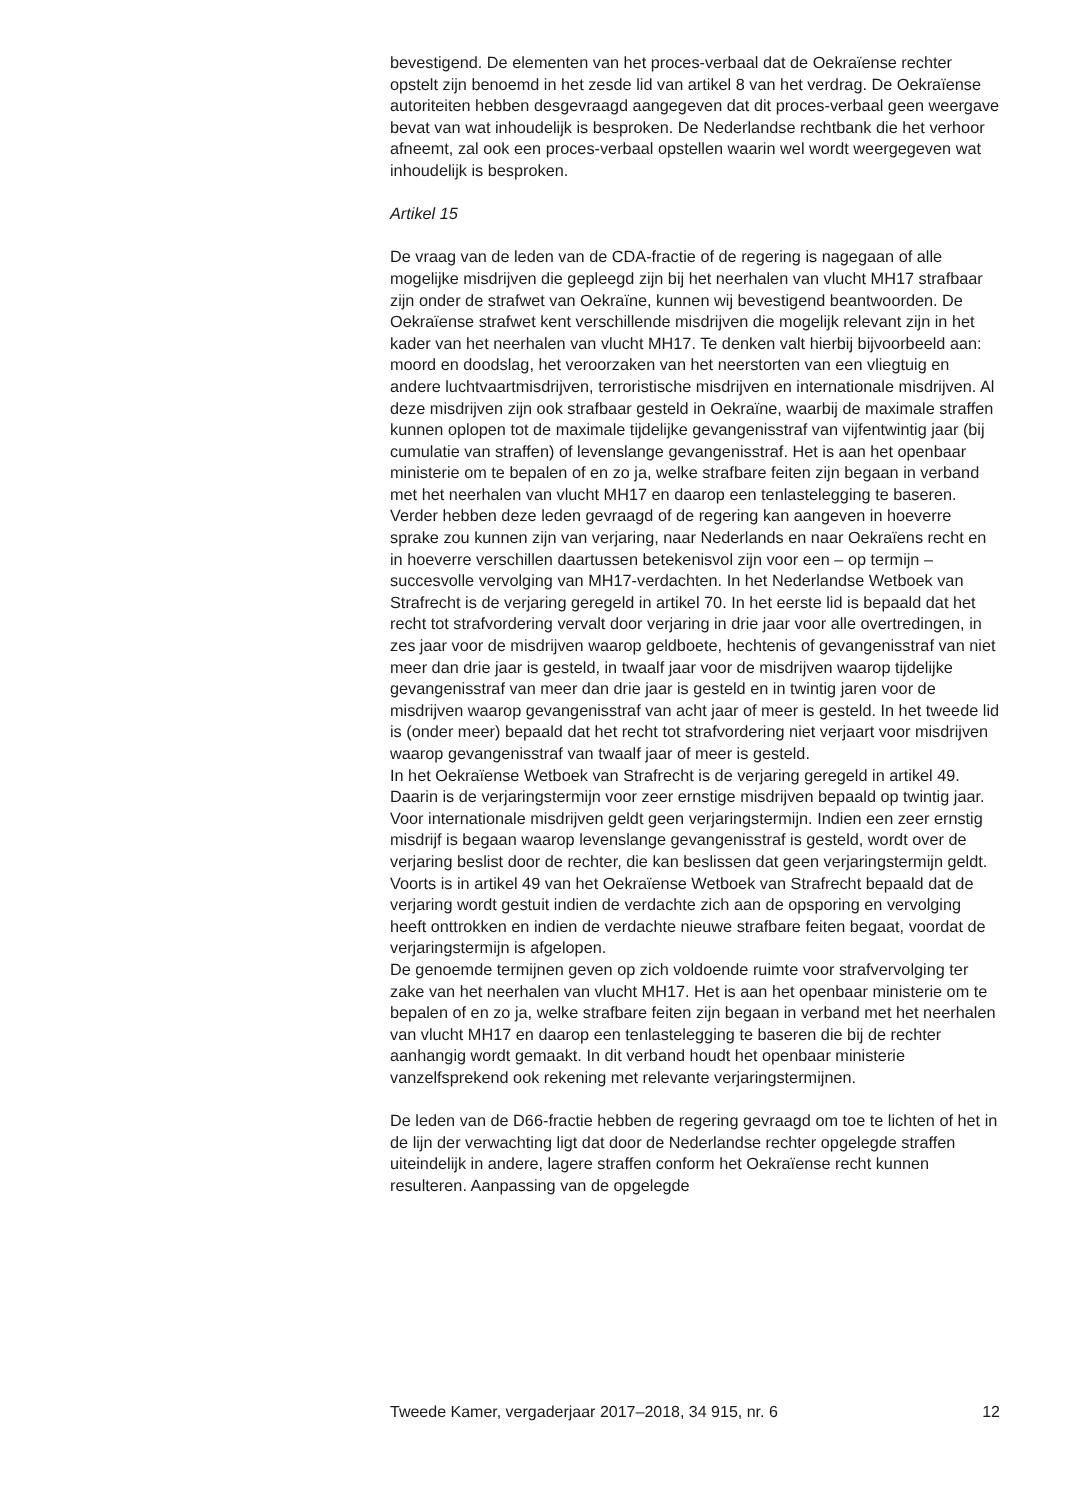bevestigend. De elementen van het proces-verbaal dat de Oekraïense rechter opstelt zijn benoemd in het zesde lid van artikel 8 van het verdrag. De Oekraïense autoriteiten hebben desgevraagd aangegeven dat dit proces-verbaal geen weergave bevat van wat inhoudelijk is besproken. De Nederlandse rechtbank die het verhoor afneemt, zal ook een proces-verbaal opstellen waarin wel wordt weergegeven wat inhoudelijk is besproken.
Artikel 15
De vraag van de leden van de CDA-fractie of de regering is nagegaan of alle mogelijke misdrijven die gepleegd zijn bij het neerhalen van vlucht MH17 strafbaar zijn onder de strafwet van Oekraïne, kunnen wij bevestigend beantwoorden. De Oekraïense strafwet kent verschillende misdrijven die mogelijk relevant zijn in het kader van het neerhalen van vlucht MH17. Te denken valt hierbij bijvoorbeeld aan: moord en doodslag, het veroorzaken van het neerstorten van een vliegtuig en andere luchtvaartmisdrijven, terroristische misdrijven en internationale misdrijven. Al deze misdrijven zijn ook strafbaar gesteld in Oekraïne, waarbij de maximale straffen kunnen oplopen tot de maximale tijdelijke gevangenisstraf van vijfentwintig jaar (bij cumulatie van straffen) of levenslange gevangenisstraf. Het is aan het openbaar ministerie om te bepalen of en zo ja, welke strafbare feiten zijn begaan in verband met het neerhalen van vlucht MH17 en daarop een tenlastelegging te baseren.
Verder hebben deze leden gevraagd of de regering kan aangeven in hoeverre sprake zou kunnen zijn van verjaring, naar Nederlands en naar Oekraïens recht en in hoeverre verschillen daartussen betekenisvol zijn voor een – op termijn – succesvolle vervolging van MH17-verdachten. In het Nederlandse Wetboek van Strafrecht is de verjaring geregeld in artikel 70. In het eerste lid is bepaald dat het recht tot strafvordering vervalt door verjaring in drie jaar voor alle overtredingen, in zes jaar voor de misdrijven waarop geldboete, hechtenis of gevangenisstraf van niet meer dan drie jaar is gesteld, in twaalf jaar voor de misdrijven waarop tijdelijke gevangenisstraf van meer dan drie jaar is gesteld en in twintig jaren voor de misdrijven waarop gevangenisstraf van acht jaar of meer is gesteld. In het tweede lid is (onder meer) bepaald dat het recht tot strafvordering niet verjaart voor misdrijven waarop gevangenisstraf van twaalf jaar of meer is gesteld.
In het Oekraïense Wetboek van Strafrecht is de verjaring geregeld in artikel 49. Daarin is de verjaringstermijn voor zeer ernstige misdrijven bepaald op twintig jaar. Voor internationale misdrijven geldt geen verjaringstermijn. Indien een zeer ernstig misdrijf is begaan waarop levenslange gevangenisstraf is gesteld, wordt over de verjaring beslist door de rechter, die kan beslissen dat geen verjaringstermijn geldt. Voorts is in artikel 49 van het Oekraïense Wetboek van Strafrecht bepaald dat de verjaring wordt gestuit indien de verdachte zich aan de opsporing en vervolging heeft onttrokken en indien de verdachte nieuwe strafbare feiten begaat, voordat de verjaringstermijn is afgelopen.
De genoemde termijnen geven op zich voldoende ruimte voor strafvervolging ter zake van het neerhalen van vlucht MH17. Het is aan het openbaar ministerie om te bepalen of en zo ja, welke strafbare feiten zijn begaan in verband met het neerhalen van vlucht MH17 en daarop een tenlastelegging te baseren die bij de rechter aanhangig wordt gemaakt. In dit verband houdt het openbaar ministerie vanzelfsprekend ook rekening met relevante verjaringstermijnen.
De leden van de D66-fractie hebben de regering gevraagd om toe te lichten of het in de lijn der verwachting ligt dat door de Nederlandse rechter opgelegde straffen uiteindelijk in andere, lagere straffen conform het Oekraïense recht kunnen resulteren. Aanpassing van de opgelegde
Tweede Kamer, vergaderjaar 2017–2018, 34 915, nr. 6 12